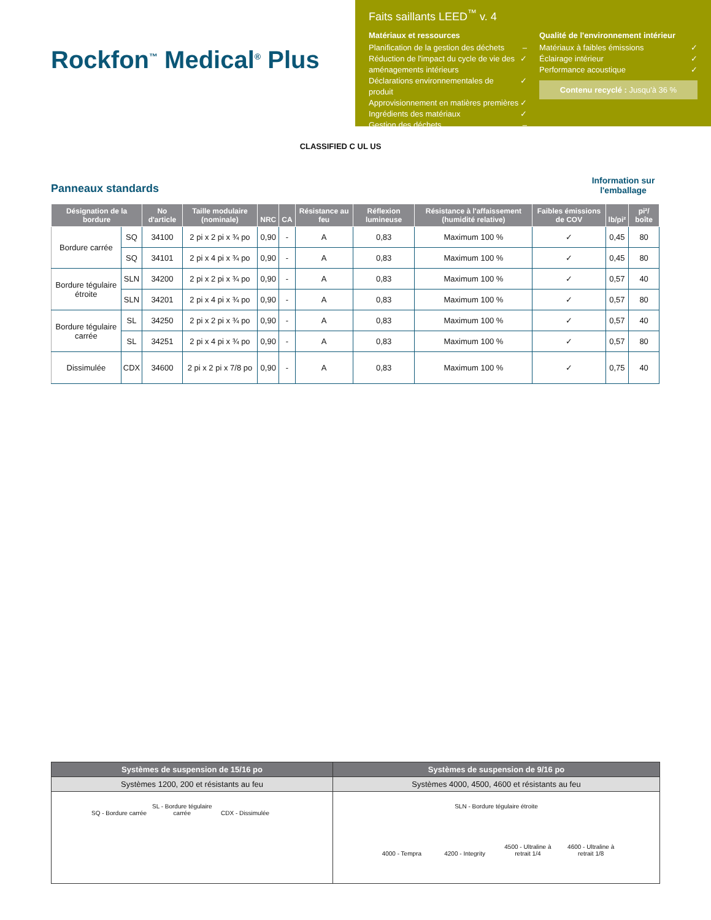Rockfon<sup>™</sup> Medical<sup>®</sup> Plus
Faits saillants LEED<sup>™</sup> v. 4
Matériaux et ressources
Planification de la gestion des déchets –
Réduction de l'impact du cycle de vie des aménagements intérieurs ✓
Déclarations environnementales de produit ✓
Approvisionnement en matières premières ✓
Ingrédients des matériaux ✓
Gestion des déchets –
Qualité de l'environnement intérieur
Matériaux à faibles émissions ✓
Éclairage intérieur ✓
Performance acoustique ✓
Contenu recyclé : Jusqu'à 36 %
CLASSIFIED C UL US
Panneaux standards
Information sur l'emballage
| Désignation de la bordure | | No d'article | Taille modulaire (nominale) | NRC | CA | Résistance au feu | Réflexion lumineuse | Résistance à l'affaissement (humidité relative) | Faibles émissions de COV | lb/pi² | pi²/ boîte |
| --- | --- | --- | --- | --- | --- | --- | --- | --- | --- | --- | --- |
| Bordure carrée | SQ | 34100 | 2 pi x 2 pi x ¾ po | 0,90 | - | A | 0,83 | Maximum 100 % | ✓ | 0,45 | 80 |
| | SQ | 34101 | 2 pi x 4 pi x ¾ po | 0,90 | - | A | 0,83 | Maximum 100 % | ✓ | 0,45 | 80 |
| Bordure tégulaire étroite | SLN | 34200 | 2 pi x 2 pi x ¾ po | 0,90 | - | A | 0,83 | Maximum 100 % | ✓ | 0,57 | 40 |
| | SLN | 34201 | 2 pi x 4 pi x ¾ po | 0,90 | - | A | 0,83 | Maximum 100 % | ✓ | 0,57 | 80 |
| Bordure tégulaire carrée | SL | 34250 | 2 pi x 2 pi x ¾ po | 0,90 | - | A | 0,83 | Maximum 100 % | ✓ | 0,57 | 40 |
| | SL | 34251 | 2 pi x 4 pi x ¾ po | 0,90 | - | A | 0,83 | Maximum 100 % | ✓ | 0,57 | 80 |
| Dissimulée | CDX | 34600 | 2 pi x 2 pi x 7/8 po | 0,90 | - | A | 0,83 | Maximum 100 % | ✓ | 0,75 | 40 |
| Systèmes de suspension de 15/16 po | Systèmes de suspension de 9/16 po |
| --- | --- |
| Systèmes 1200, 200 et résistants au feu | Systèmes 4000, 4500, 4600 et résistants au feu |
| SQ - Bordure carrée SL - Bordure tégulaire carrée CDX - Dissimulée | SLN - Bordure tégulaire étroite 4000 - Tempra 4200 - Integrity 4500 - Ultraline à retrait 1/4 4600 - Ultraline à retrait 1/8 |